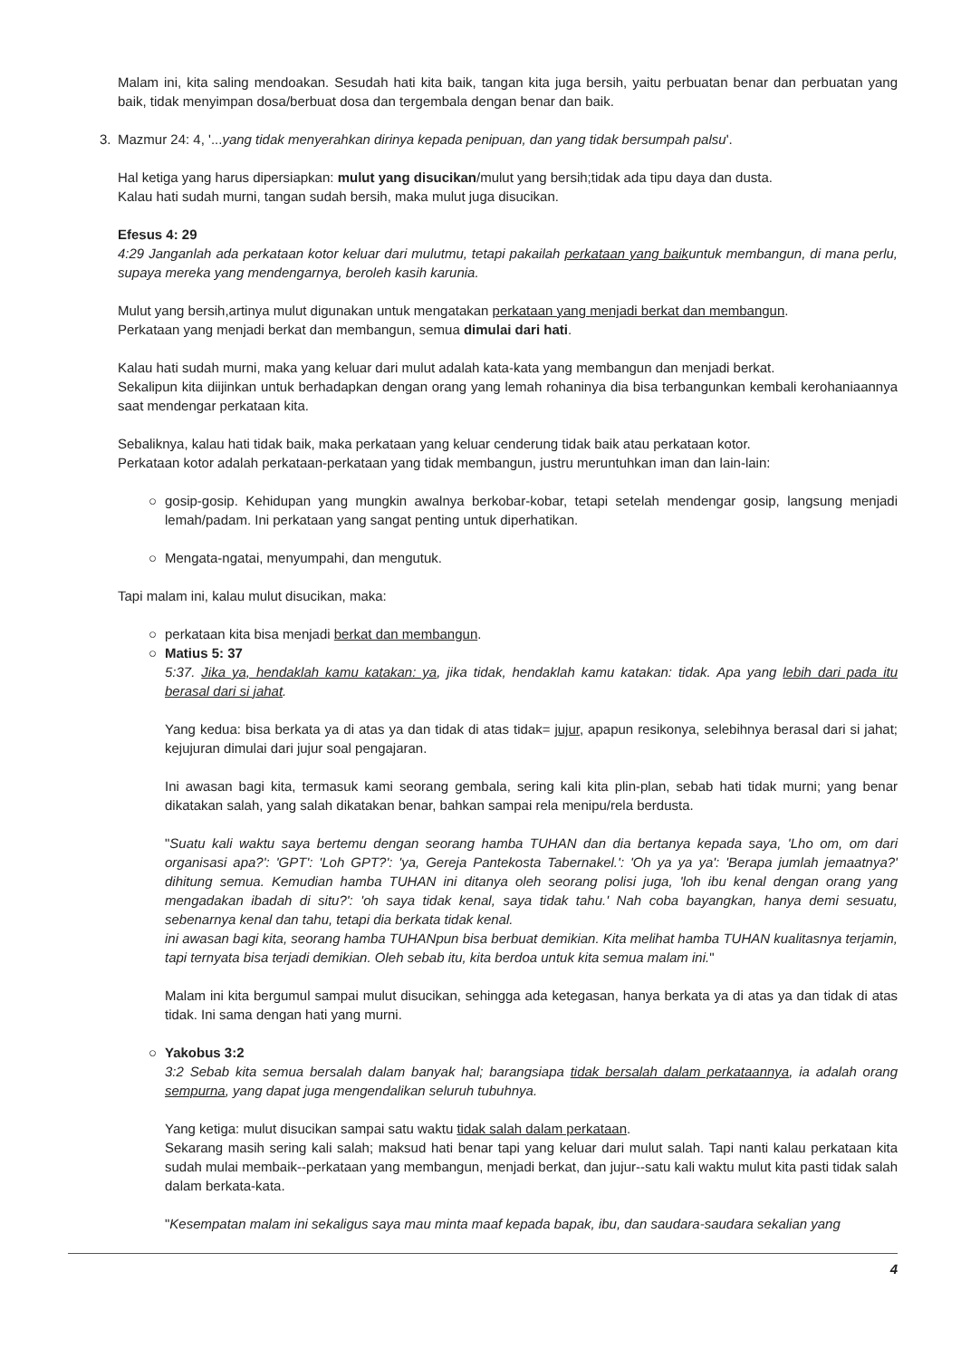Malam ini, kita saling mendoakan. Sesudah hati kita baik, tangan kita juga bersih, yaitu perbuatan benar dan perbuatan yang baik, tidak menyimpan dosa/berbuat dosa dan tergembala dengan benar dan baik.
3. Mazmur 24: 4, '...yang tidak menyerahkan dirinya kepada penipuan, dan yang tidak bersumpah palsu'.
Hal ketiga yang harus dipersiapkan: mulut yang disucikan/mulut yang bersih;tidak ada tipu daya dan dusta.
Kalau hati sudah murni, tangan sudah bersih, maka mulut juga disucikan.
Efesus 4: 29
4:29 Janganlah ada perkataan kotor keluar dari mulutmu, tetapi pakailah perkataan yang baikuntuk membangun, di mana perlu, supaya mereka yang mendengarnya, beroleh kasih karunia.
Mulut yang bersih,artinya mulut digunakan untuk mengatakan perkataan yang menjadi berkat dan membangun.
Perkataan yang menjadi berkat dan membangun, semua dimulai dari hati.
Kalau hati sudah murni, maka yang keluar dari mulut adalah kata-kata yang membangun dan menjadi berkat.
Sekalipun kita diijinkan untuk berhadapkan dengan orang yang lemah rohaninya dia bisa terbangunkan kembali kerohaniaannya saat mendengar perkataan kita.
Sebaliknya, kalau hati tidak baik, maka perkataan yang keluar cenderung tidak baik atau perkataan kotor.
Perkataan kotor adalah perkataan-perkataan yang tidak membangun, justru meruntuhkan iman dan lain-lain:
○ gosip-gosip. Kehidupan yang mungkin awalnya berkobar-kobar, tetapi setelah mendengar gosip, langsung menjadi lemah/padam. Ini perkataan yang sangat penting untuk diperhatikan.
○ Mengata-ngatai, menyumpahi, dan mengutuk.
Tapi malam ini, kalau mulut disucikan, maka:
○ perkataan kita bisa menjadi berkat dan membangun.
○ Matius 5: 37
5:37. Jika ya, hendaklah kamu katakan: ya, jika tidak, hendaklah kamu katakan: tidak. Apa yang lebih dari pada itu berasal dari si jahat.
Yang kedua: bisa berkata ya di atas ya dan tidak di atas tidak= jujur, apapun resikonya, selebihnya berasal dari si jahat; kejujuran dimulai dari jujur soal pengajaran.
Ini awasan bagi kita, termasuk kami seorang gembala, sering kali kita plin-plan, sebab hati tidak murni; yang benar dikatakan salah, yang salah dikatakan benar, bahkan sampai rela menipu/rela berdusta.
"Suatu kali waktu saya bertemu dengan seorang hamba TUHAN dan dia bertanya kepada saya, 'Lho om, om dari organisasi apa?': 'GPT': 'Loh GPT?': 'ya, Gereja Pantekosta Tabernakel.': 'Oh ya ya ya': 'Berapa jumlah jemaatnya?' dihitung semua. Kemudian hamba TUHAN ini ditanya oleh seorang polisi juga, 'loh ibu kenal dengan orang yang mengadakan ibadah di situ?': 'oh saya tidak kenal, saya tidak tahu.' Nah coba bayangkan, hanya demi sesuatu, sebenarnya kenal dan tahu, tetapi dia berkata tidak kenal.
ini awasan bagi kita, seorang hamba TUHANpun bisa berbuat demikian. Kita melihat hamba TUHAN kualitasnya terjamin, tapi ternyata bisa terjadi demikian. Oleh sebab itu, kita berdoa untuk kita semua malam ini."
Malam ini kita bergumul sampai mulut disucikan, sehingga ada ketegasan, hanya berkata ya di atas ya dan tidak di atas tidak. Ini sama dengan hati yang murni.
○ Yakobus 3:2
3:2 Sebab kita semua bersalah dalam banyak hal; barangsiapa tidak bersalah dalam perkataannya, ia adalah orang sempurna, yang dapat juga mengendalikan seluruh tubuhnya.
Yang ketiga: mulut disucikan sampai satu waktu tidak salah dalam perkataan.
Sekarang masih sering kali salah; maksud hati benar tapi yang keluar dari mulut salah. Tapi nanti kalau perkataan kita sudah mulai membaik--perkataan yang membangun, menjadi berkat, dan jujur--satu kali waktu mulut kita pasti tidak salah dalam berkata-kata.
"Kesempatan malam ini sekaligus saya mau minta maaf kepada bapak, ibu, dan saudara-saudara sekalian yang
4